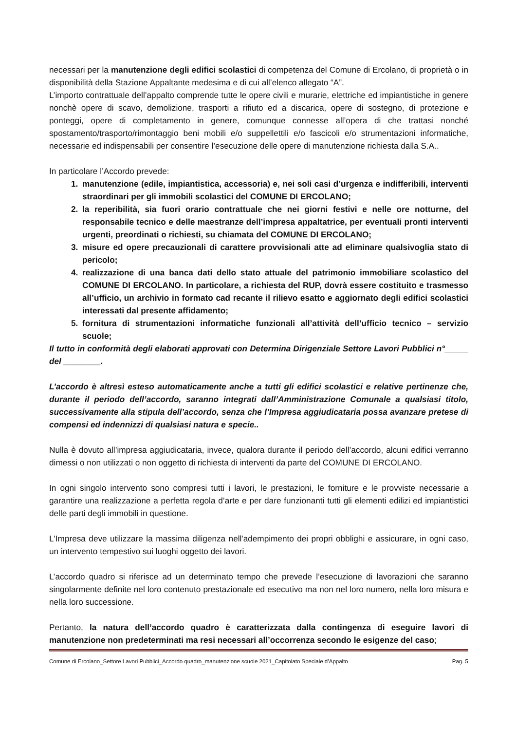necessari per la manutenzione degli edifici scolastici di competenza del Comune di Ercolano, di proprietà o in disponibilità della Stazione Appaltante medesima e di cui all’elenco allegato “A”.
L’importo contrattuale dell’appalto comprende tutte le opere civili e murarie, elettriche ed impiantistiche in genere nonchè opere di scavo, demolizione, trasporti a rifiuto ed a discarica, opere di sostegno, di protezione e ponteggi, opere di completamento in genere, comunque connesse all’opera di che trattasi nonché spostamento/trasporto/rimontaggio beni mobili e/o suppellettili e/o fascicoli e/o strumentazioni informatiche, necessarie ed indispensabili per consentire l’esecuzione delle opere di manutenzione richiesta dalla S.A..
In particolare l’Accordo prevede:
1. manutenzione (edile, impiantistica, accessoria) e, nei soli casi d’urgenza e indifferibili, interventi straordinari per gli immobili scolastici del COMUNE DI ERCOLANO;
2. la reperibilità, sia fuori orario contrattuale che nei giorni festivi e nelle ore notturne, del responsabile tecnico e delle maestranze dell’impresa appaltatrice, per eventuali pronti interventi urgenti, preordinati o richiesti, su chiamata del COMUNE DI ERCOLANO;
3. misure ed opere precauzionali di carattere provvisionali atte ad eliminare qualsivoglia stato di pericolo;
4. realizzazione di una banca dati dello stato attuale del patrimonio immobiliare scolastico del COMUNE DI ERCOLANO. In particolare, a richiesta del RUP, dovrà essere costituito e trasmesso all’ufficio, un archivio in formato cad recante il rilievo esatto e aggiornato degli edifici scolastici interessati dal presente affidamento;
5. fornitura di strumentazioni informatiche funzionali all’attività dell’ufficio tecnico – servizio scuole;
Il tutto in conformità degli elaborati approvati con Determina Dirigenziale Settore Lavori Pubblici n°_____ del ________.
L’accordo è altresì esteso automaticamente anche a tutti gli edifici scolastici e relative pertinenze che, durante il periodo dell’accordo, saranno integrati dall’Amministrazione Comunale a qualsiasi titolo, successivamente alla stipula dell’accordo, senza che l’Impresa aggiudicataria possa avanzare pretese di compensi ed indennizzi di qualsiasi natura e specie..
Nulla è dovuto all’impresa aggiudicataria, invece, qualora durante il periodo dell’accordo, alcuni edifici verranno dimessi o non utilizzati o non oggetto di richiesta di interventi da parte del COMUNE DI ERCOLANO.
In ogni singolo intervento sono compresi tutti i lavori, le prestazioni, le forniture e le provviste necessarie a garantire una realizzazione a perfetta regola d’arte e per dare funzionanti tutti gli elementi edilizi ed impiantistici delle parti degli immobili in questione.
L'Impresa deve utilizzare la massima diligenza nell'adempimento dei propri obblighi e assicurare, in ogni caso, un intervento tempestivo sui luoghi oggetto dei lavori.
L’accordo quadro si riferisce ad un determinato tempo che prevede l’esecuzione di lavorazioni che saranno singolarmente definite nel loro contenuto prestazionale ed esecutivo ma non nel loro numero, nella loro misura e nella loro successione.
Pertanto, la natura dell’accordo quadro è caratterizzata dalla contingenza di eseguire lavori di manutenzione non predeterminati ma resi necessari all’occorrenza secondo le esigenze del caso;
Comune di Ercolano_Settore Lavori Pubblici_Accordo quadro_manutenzione scuole 2021_Capitolato Speciale d’Appalto Pag. 5